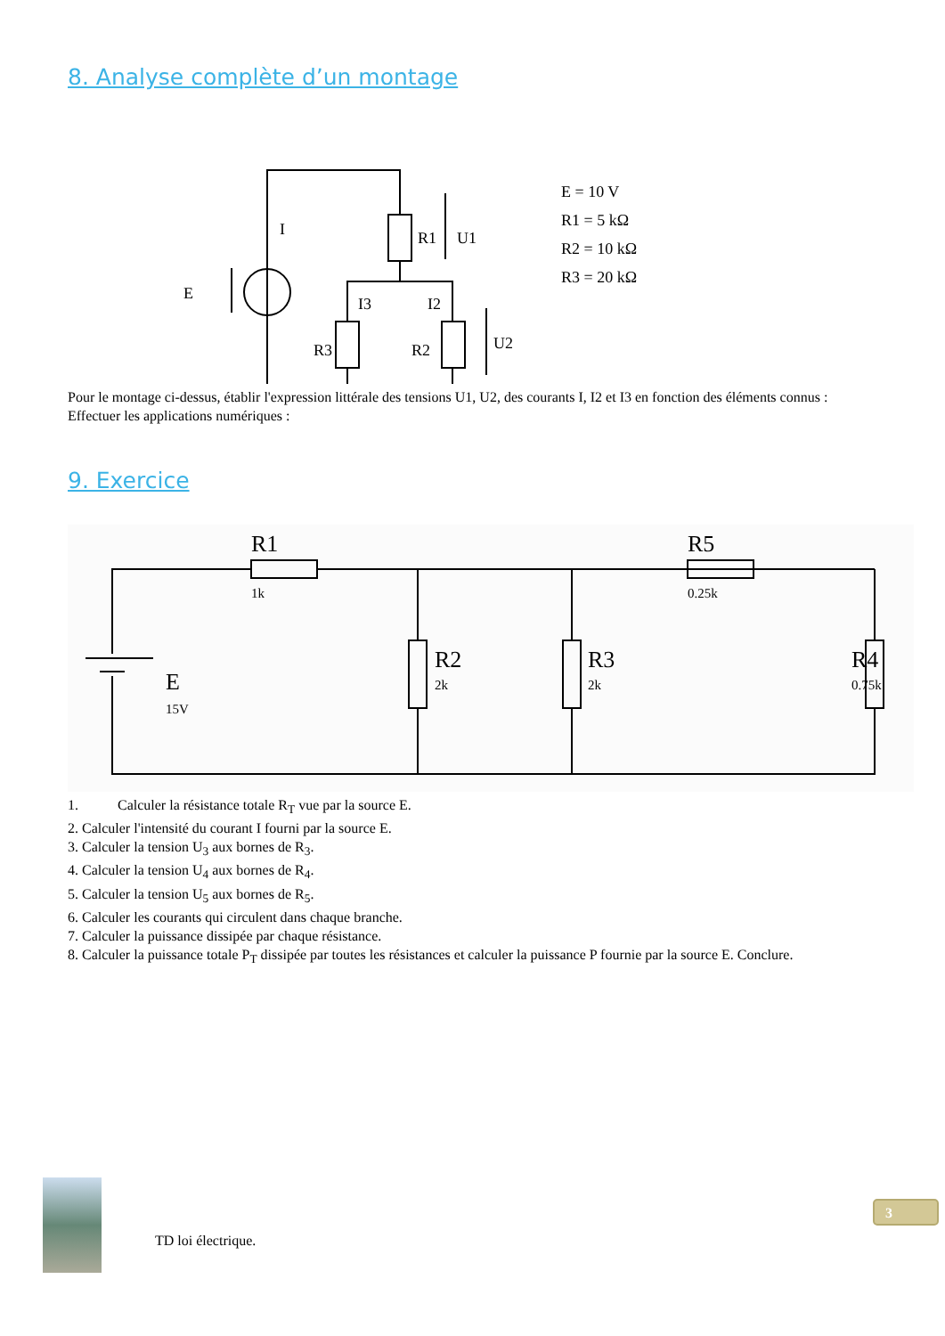8. Analyse complète d’un montage
E
I
R1
U1
I3
I2
R3
R2
U2
E = 10 V
R1 = 5 kΩ
R2 = 10 kΩ
R3 = 20 kΩ
Pour le montage ci-dessus, établir l'expression littérale des tensions U1, U2, des courants I, I2 et I3 en fonction des éléments connus :
Effectuer les applications numériques :
9. Exercice
R1
1k
R5
0.25k
E
15V
R2
2k
R3
2k
R4
0.75k
1. Calculer la résistance totale R<sub>T</sub> vue par la source E.
2. Calculer l'intensité du courant I fourni par la source E.
3. Calculer la tension U<sub>3</sub> aux bornes de R<sub>3</sub>.
4. Calculer la tension U<sub>4</sub> aux bornes de R<sub>4</sub>.
5. Calculer la tension U<sub>5</sub> aux bornes de R<sub>5</sub>.
6. Calculer les courants qui circulent dans chaque branche.
7. Calculer la puissance dissipée par chaque résistance.
8. Calculer la puissance totale P<sub>T</sub> dissipée par toutes les résistances et calculer la puissance P fournie par la source E. Conclure.
TD loi électrique.
3